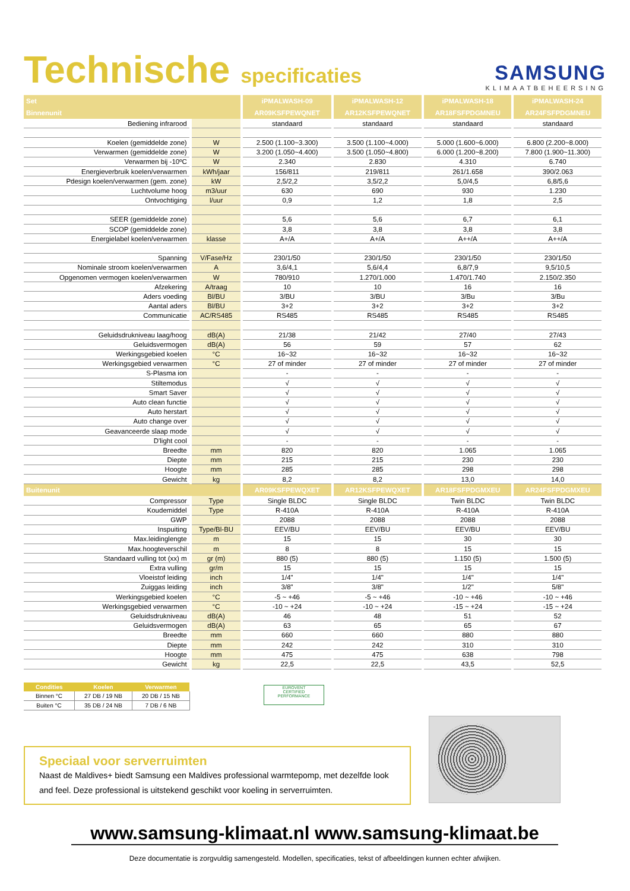Technische specificaties
SAMSUNG
KLIMAATBEHEERSING
| Set | | iPMALWASH-09 | iPMALWASH-12 | iPMALWASH-18 | iPMALWASH-24 |
| --- | --- | --- | --- | --- | --- |
| Binnenunit | | AR09KSFPEWQNET | AR12KSFPEWQNET | AR18FSFPDGMNEU | AR24FSFPDGMNEU |
| Bediening infrarood | | standaard | standaard | standaard | standaard |
| Koelen (gemiddelde zone) | W | 2.500 (1.100~3.300) | 3.500 (1.100~4.000) | 5.000 (1.600~6.000) | 6.800 (2.200~8.000) |
| Verwarmen (gemiddelde zone) | W | 3.200 (1.050~4.400) | 3.500 (1.050~4.800) | 6.000 (1.200~8.200) | 7.800 (1.900~11.300) |
| Verwarmen bij -10ºC | W | 2.340 | 2.830 | 4.310 | 6.740 |
| Energieverbruik koelen/verwarmen | kWh/jaar | 156/811 | 219/811 | 261/1.658 | 390/2.063 |
| Pdesign koelen/verwarmen (gem. zone) | kW | 2,5/2,2 | 3,5/2,2 | 5,0/4,5 | 6,8/5,6 |
| Luchtvolume hoog | m3/uur | 630 | 690 | 930 | 1.230 |
| Ontvochtiging | l/uur | 0,9 | 1,2 | 1,8 | 2,5 |
| SEER (gemiddelde zone) | | 5,6 | 5,6 | 6,7 | 6,1 |
| SCOP (gemiddelde zone) | | 3,8 | 3,8 | 3,8 | 3,8 |
| Energielabel koelen/verwarmen | klasse | A+/A | A+/A | A++/A | A++/A |
| Spanning | V/Fase/Hz | 230/1/50 | 230/1/50 | 230/1/50 | 230/1/50 |
| Nominale stroom koelen/verwarmen | A | 3,6/4,1 | 5,6/4,4 | 6,8/7,9 | 9,5/10,5 |
| Opgenomen vermogen koelen/verwarmen | W | 780/910 | 1.270/1.000 | 1.470/1.740 | 2.150/2.350 |
| Afzekering | A/traag | 10 | 10 | 16 | 16 |
| Aders voeding | Bl/BU | 3/BU | 3/BU | 3/Bu | 3/Bu |
| Aantal aders | Bl/BU | 3+2 | 3+2 | 3+2 | 3+2 |
| Communicatie | AC/RS485 | RS485 | RS485 | RS485 | RS485 |
| Geluidsdrukniveau laag/hoog | dB(A) | 21/38 | 21/42 | 27/40 | 27/43 |
| Geluidsvermogen | dB(A) | 56 | 59 | 57 | 62 |
| Werkingsgebied koelen | °C | 16~32 | 16~32 | 16~32 | 16~32 |
| Werkingsgebied verwarmen | °C | 27 of minder | 27 of minder | 27 of minder | 27 of minder |
| S-Plasma ion | | - | - | - | - |
| Stiltemodus | | √ | √ | √ | √ |
| Smart Saver | | √ | √ | √ | √ |
| Auto clean functie | | √ | √ | √ | √ |
| Auto herstart | | √ | √ | √ | √ |
| Auto change over | | √ | √ | √ | √ |
| Geavanceerde slaap mode | | √ | √ | √ | √ |
| D'light cool | | - | - | - | - |
| Breedte | mm | 820 | 820 | 1.065 | 1.065 |
| Diepte | mm | 215 | 215 | 230 | 230 |
| Hoogte | mm | 285 | 285 | 298 | 298 |
| Gewicht | kg | 8,2 | 8,2 | 13,0 | 14,0 |
| Buitenunit | | AR09KSFPEWQXET | AR12KSFPEWQXET | AR18FSFPDGMXEU | AR24FSFPDGMXEU |
| Compressor | Type | Single BLDC | Single BLDC | Twin BLDC | Twin BLDC |
| Koudemiddel | Type | R-410A | R-410A | R-410A | R-410A |
| GWP | | 2088 | 2088 | 2088 | 2088 |
| Inspuiting | Type/Bl-BU | EEV/BU | EEV/BU | EEV/BU | EEV/BU |
| Max.leidinglengte | m | 15 | 15 | 30 | 30 |
| Max.hoogteverschil | m | 8 | 8 | 15 | 15 |
| Standaard vulling tot (xx) m | gr (m) | 880 (5) | 880 (5) | 1.150 (5) | 1.500 (5) |
| Extra vulling | gr/m | 15 | 15 | 15 | 15 |
| Vloeistof leiding | inch | 1/4" | 1/4" | 1/4" | 1/4" |
| Zuiggas leiding | inch | 3/8" | 3/8" | 1/2" | 5/8" |
| Werkingsgebied koelen | °C | -5 ~ +46 | -5 ~ +46 | -10 ~ +46 | -10 ~ +46 |
| Werkingsgebied verwarmen | °C | -10 ~ +24 | -10 ~ +24 | -15 ~ +24 | -15 ~ +24 |
| Geluidsdrukniveau | dB(A) | 46 | 48 | 51 | 52 |
| Geluidsvermogen | dB(A) | 63 | 65 | 65 | 67 |
| Breedte | mm | 660 | 660 | 880 | 880 |
| Diepte | mm | 242 | 242 | 310 | 310 |
| Hoogte | mm | 475 | 475 | 638 | 798 |
| Gewicht | kg | 22,5 | 22,5 | 43,5 | 52,5 |
| Condities | Koelen | Verwarmen |
| --- | --- | --- |
| Binnen °C | 27 DB / 19 NB | 20 DB / 15 NB |
| Buiten °C | 35 DB / 24 NB | 7 DB / 6 NB |
EUROVENT
CERTIFIED
PERFORMANCE
Speciaal voor serverruimten
Naast de Maldives+ biedt Samsung een Maldives professional warmtepomp, met dezelfde look and feel. Deze professional is uitstekend geschikt voor koeling in serverruimten.
www.samsung-klimaat.nl www.samsung-klimaat.be
Deze documentatie is zorgvuldig samengesteld. Modellen, specificaties, tekst of afbeeldingen kunnen echter afwijken.